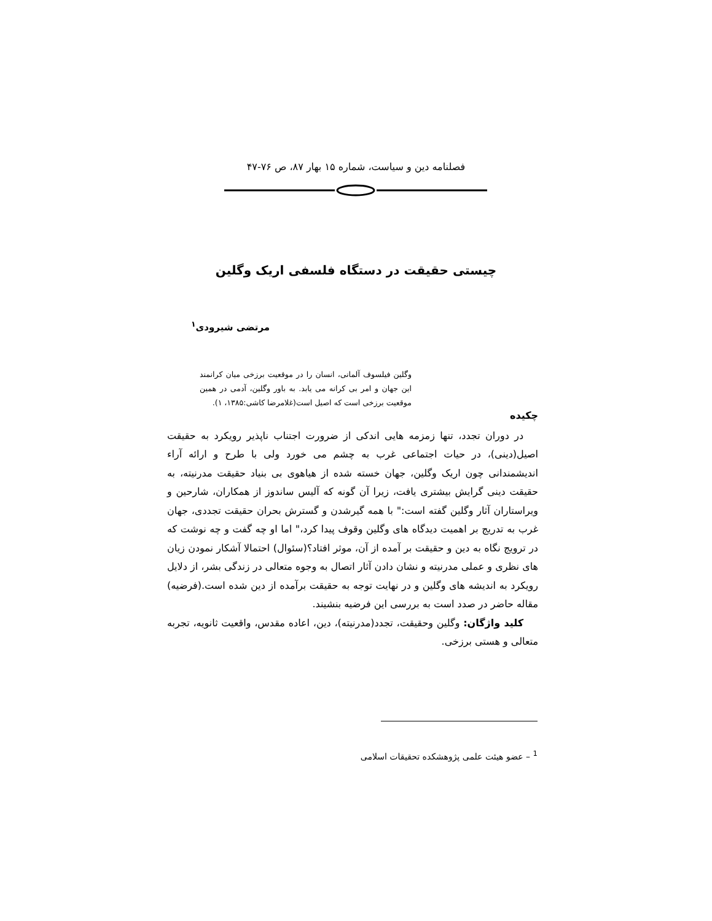فصلنامه دین و سیاست، شماره ۱۵ بهار ۸۷، ص ۷۶-۴۷
چیستی حقیقت در دستگاه فلسفی اریک وگلین
مرتضی شیرودی<sup>۱</sup>
وگلین فیلسوف آلمانی، انسان را در موقعیت برزخی میان کرانمند این جهان و امر بی کرانه می یابد. به باور وگلین، آدمی در همین موقعیت برزخی است که اصیل است(غلامرضا کاشی:۱۳۸۵، ۱).
چکیده
در دوران تجدد، تنها زمزمه هایی اندکی از ضرورت اجتناب ناپذیر رویکرد به حقیقت اصیل(دینی)، در حیات اجتماعی غرب به چشم می خورد ولی با طرح و ارائه آراء اندیشمندانی چون اریک وگلین، جهان خسته شده از هیاهوی بی بنیاد حقیقت مدرنیته، به حقیقت دینی گرایش بیشتری یافت، زیرا آن گونه که آلیس ساندوز از همکاران، شارحین و ویراستاران آثار وگلین گفته است:" با همه گیرشدن و گسترش بحران حقیقت تجددی، جهان غرب به تدریج بر اهمیت دیدگاه های وگلین وقوف پیدا کرد،" اما او چه گفت و چه نوشت که در ترویج نگاه به دین و حقیقت بر آمده از آن، موثر افتاد؟(سئوال) احتمالا آشکار نمودن زیان های نظری و عملی مدرنیته و نشان دادن آثار اتصال به وجوه متعالی در زندگی بشر، از دلایل رویکرد به اندیشه های وگلین و در نهایت توجه به حقیقت برآمده از دین شده است.(فرضیه) مقاله حاضر در صدد است به بررسی این فرضیه بنشیند.
کلید واژگان: وگلین وحقیقت، تجدد(مدرنیته)، دین، اعاده مقدس، واقعیت ثانویه، تجربه متعالی و هستی برزخی.
<sup>1</sup> – عضو هیئت علمی پژوهشکده تحقیقات اسلامی